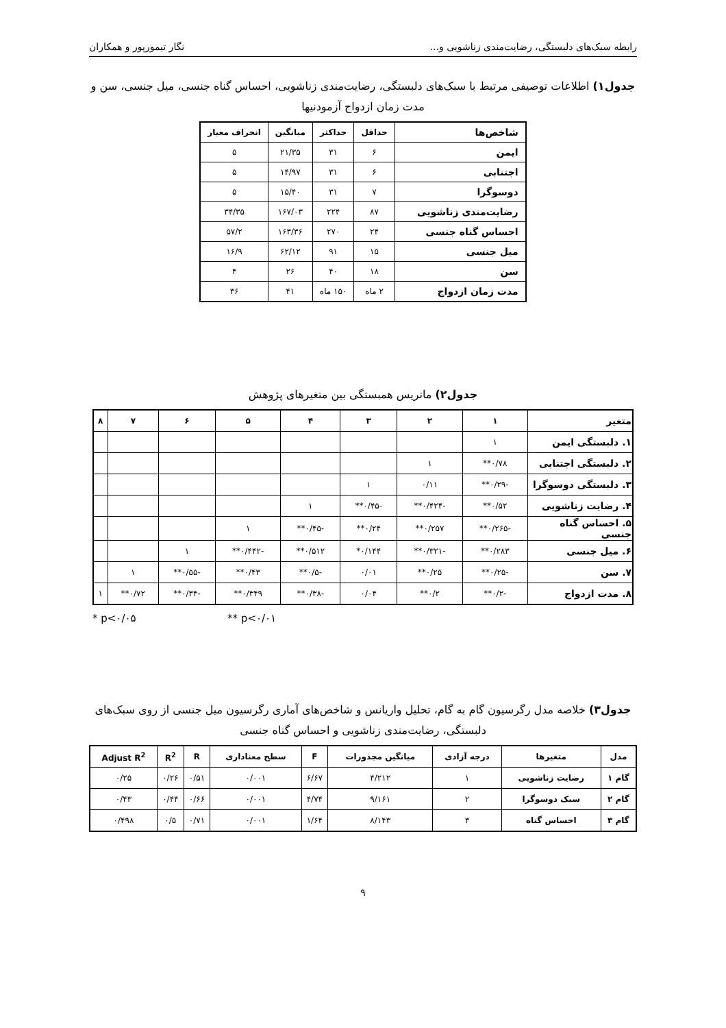رابطه سبک‌های دلبستگی، رضایت‌مندی زناشویی و... نگار تیمورپور و همکاران
جدول۱) اطلاعات توصیفی مرتبط با سبک‌های دلبستگی، رضایت‌مندی زناشویی، احساس گناه جنسی، میل جنسی، سن و مدت زمان ازدواج آزمودنیها
| شاخص‌ها | حداقل | حداکثر | میانگین | انحراف معیار |
| --- | --- | --- | --- | --- |
| ایمن | ۶ | ۳۱ | ۲۱/۳۵ | ۵ |
| اجتنابی | ۶ | ۳۱ | ۱۴/۹۷ | ۵ |
| دوسوگرا | ۷ | ۳۱ | ۱۵/۴۰ | ۵ |
| رضایت‌مندی زناشویی | ۸۷ | ۲۲۴ | ۱۶۷/۰۳ | ۳۴/۳۵ |
| احساس گناه جنسی | ۲۴ | ۲۷۰ | ۱۶۳/۳۶ | ۵۷/۲ |
| میل جنسی | ۱۵ | ۹۱ | ۶۲/۱۲ | ۱۶/۹ |
| سن | ۱۸ | ۴۰ | ۲۶ | ۴ |
| مدت زمان ازدواج | ۲ ماه | ۱۵۰ ماه | ۴۱ | ۳۶ |
جدول۲) ماتریس همبستگی بین متغیرهای پژوهش
| متغیر | ۱ | ۲ | ۳ | ۴ | ۵ | ۶ | ۷ | ۸ |
| --- | --- | --- | --- | --- | --- | --- | --- | --- |
| ۱. دلبستگی ایمن | ۱ | | | | | | | |
| ۲. دلبستگی اجتنابی | ۰/۷۸** | ۱ | | | | | | |
| ۳. دلبستگی دوسوگرا | -۰/۲۹** | ۰/۱۱ | ۱ | | | | | |
| ۴. رضایت زناشویی | ۰/۵۲** | -۰/۴۲۴** | -۰/۴۵** | ۱ | | | | |
| ۵. احساس گناه جنسی | -۰/۲۶۵** | ۰/۲۵۷** | ۰/۲۴** | -۰/۴۵** | ۱ | | | |
| ۶. میل جنسی | ۰/۲۸۳** | -۰/۳۲۱** | ۰/۱۴۴* | ۰/۵۱۲** | -۰/۴۴۲** | ۱ | | |
| ۷. سن | -۰/۲۵** | ۰/۲۵** | ۰/۰۱ | -۰/۵** | ۰/۴۳** | -۰/۵۵** | ۱ | |
| ۸. مدت ازدواج | -۰/۲** | ۰/۲** | ۰/۰۴ | -۰/۳۸** | ۰/۳۴۹** | -۰/۳۴** | ۰/۷۲** | ۱ |
* p<۰/۰۵ ** p<۰/۰۱
جدول۳) خلاصه مدل رگرسیون گام به گام، تحلیل واریانس و شاخص‌های آماری رگرسیون میل جنسی از روی سبک‌های دلبستگی، رضایت‌مندی زناشویی و احساس گناه جنسی
| مدل | متغیرها | درجه آزادی | میانگین مجذورات | F | سطح معناداری | R | R<sup>2</sup> | Adjust R<sup>2</sup> |
| --- | --- | --- | --- | --- | --- | --- | --- | --- |
| گام ۱ | رضایت زناشویی | ۱ | ۴/۲۱۲ | ۶/۶۷ | ۰/۰۰۱ | ۰/۵۱ | ۰/۲۶ | ۰/۲۵ |
| گام ۲ | سبک دوسوگرا | ۲ | ۹/۱۶۱ | ۴/۷۴ | ۰/۰۰۱ | ۰/۶۶ | ۰/۴۴ | ۰/۴۳ |
| گام ۳ | احساس گناه | ۳ | ۸/۱۴۳ | ۱/۶۴ | ۰/۰۰۱ | ۰/۷۱ | ۰/۵ | ۰/۴۹۸ |
۹